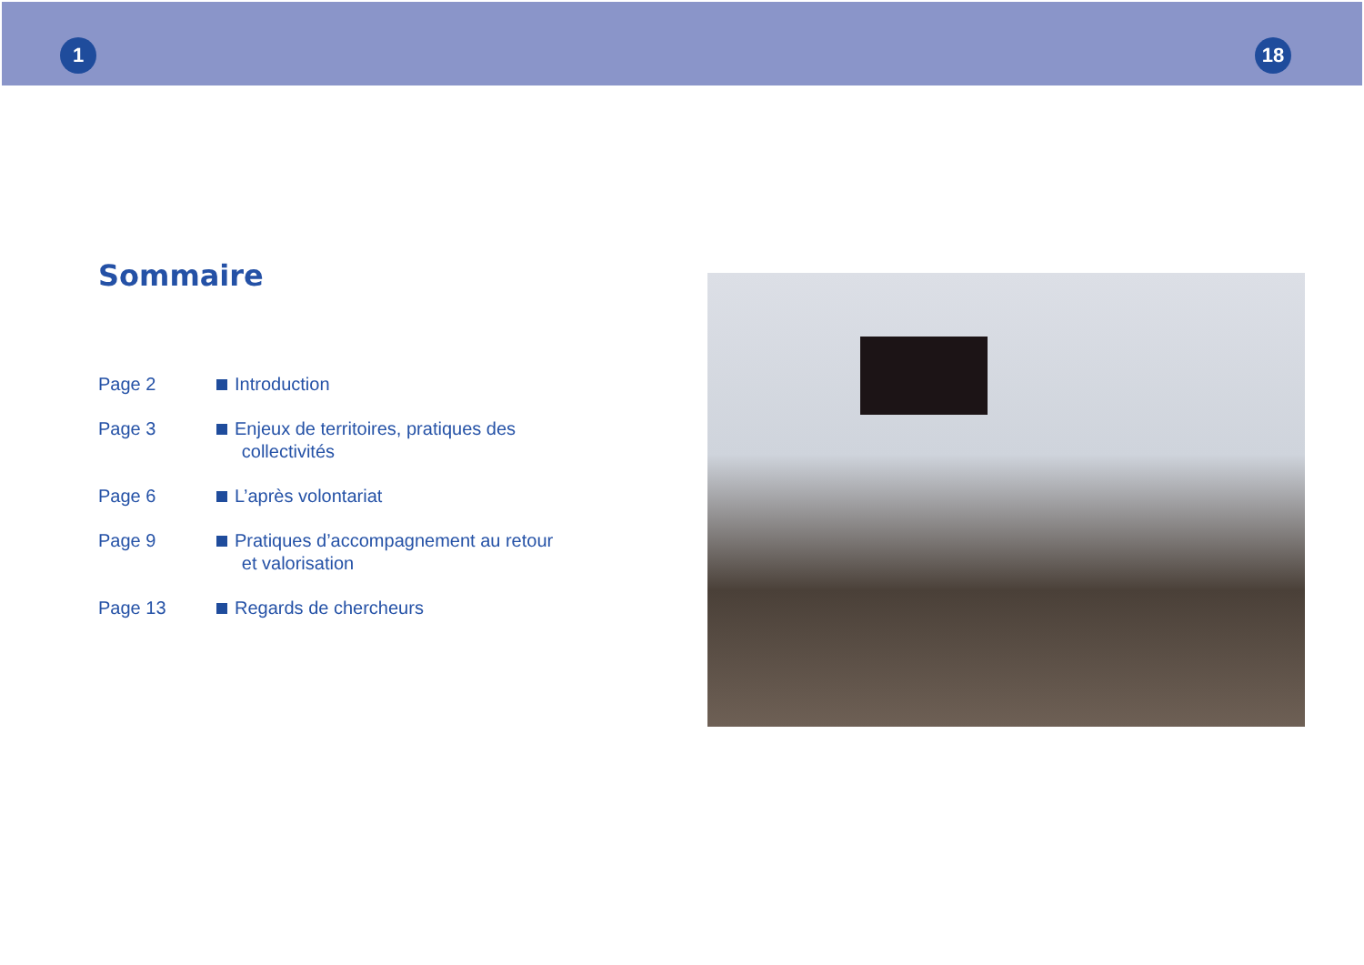1 18
Sommaire
| Page 2 | Introduction |
| Page 3 | Enjeux de territoires, pratiques des collectivités |
| Page 6 | L’après volontariat |
| Page 9 | Pratiques d’accompagnement au retour et valorisation |
| Page 13 | Regards de chercheurs |